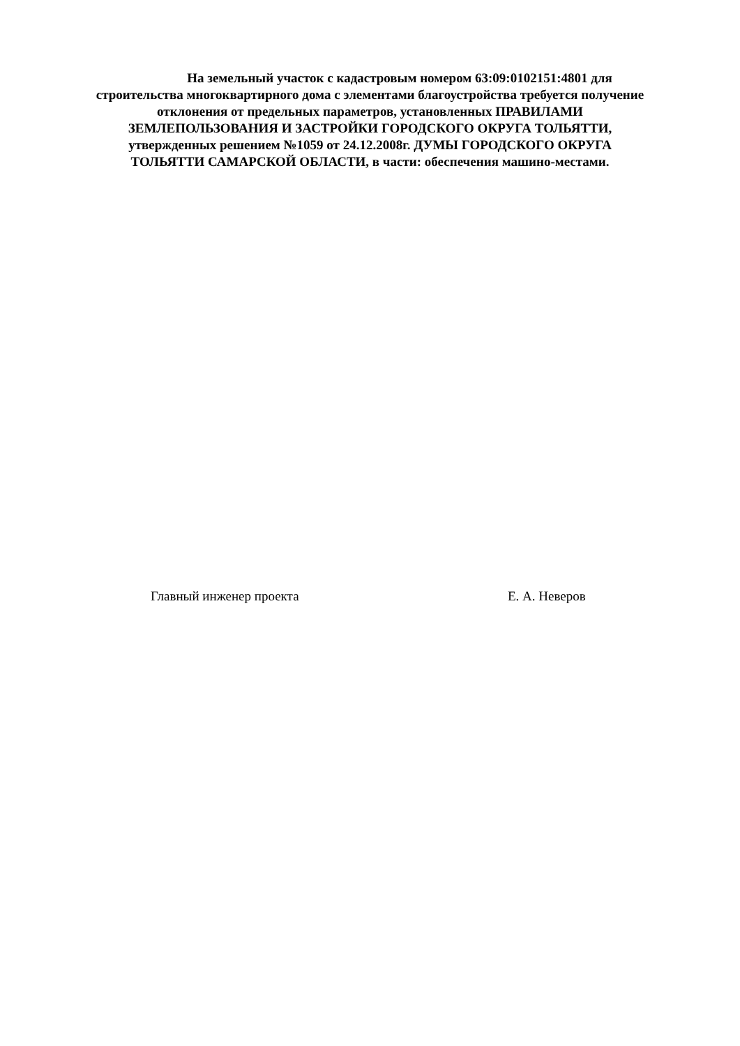На земельный участок с кадастровым номером 63:09:0102151:4801 для строительства многоквартирного дома с элементами благоустройства требуется получение отклонения от предельных параметров, установленных ПРАВИЛАМИ ЗЕМЛЕПОЛЬЗОВАНИЯ И ЗАСТРОЙКИ ГОРОДСКОГО ОКРУГА ТОЛЬЯТТИ, утвержденных решением №1059 от 24.12.2008г. ДУМЫ ГОРОДСКОГО ОКРУГА ТОЛЬЯТТИ САМАРСКОЙ ОБЛАСТИ, в части: обеспечения машино-местами.
Главный инженер проекта Е. А. Неверов